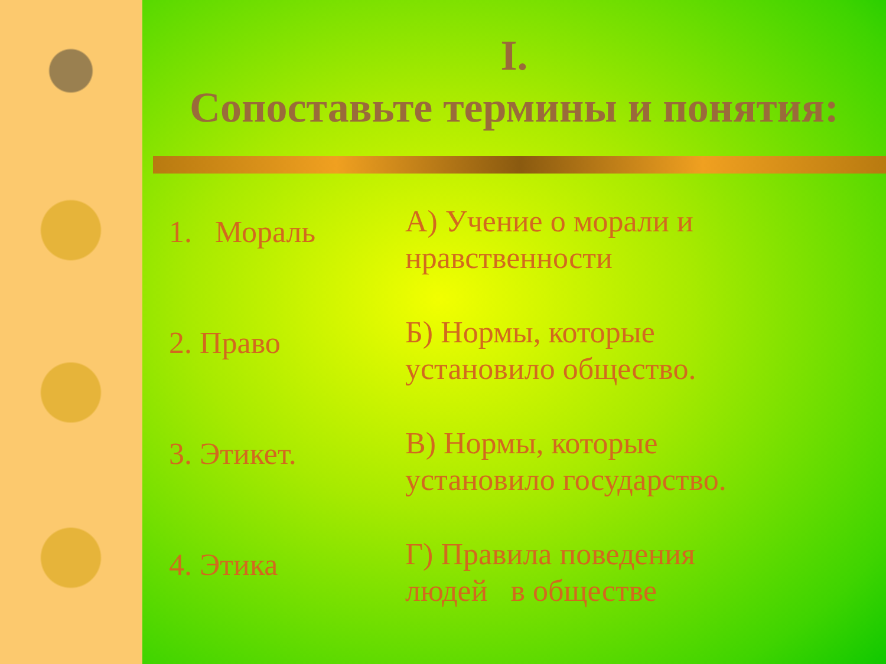I.
Сопоставьте термины и понятия:
1. Мораль
А) Учение о морали и нравственности
2. Право
Б) Нормы, которые установило общество.
3. Этикет.
В) Нормы, которые установило государство.
4. Этика
Г) Правила поведения людей в обществе